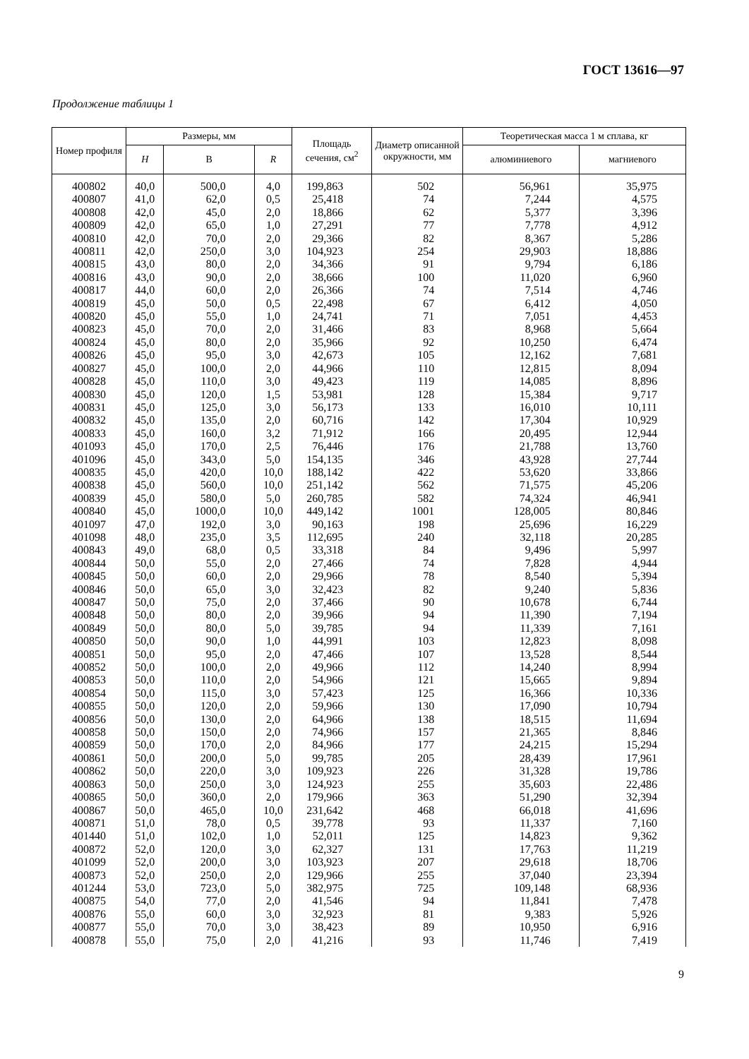ГОСТ 13616—97
Продолжение таблицы 1
| Номер профиля | Размеры, мм | | | Площадь сечения, см<sup>2</sup> | Диаметр описанной окружности, мм | Теоретическая масса 1 м сплава, кг | |
| --- | --- | --- | --- | --- | --- | --- | --- |
| | H | B | R | | | алюминиевого | магниевого |
| 400802 | 40,0 | 500,0 | 4,0 | 199,863 | 502 | 56,961 | 35,975 |
| 400807 | 41,0 | 62,0 | 0,5 | 25,418 | 74 | 7,244 | 4,575 |
| 400808 | 42,0 | 45,0 | 2,0 | 18,866 | 62 | 5,377 | 3,396 |
| 400809 | 42,0 | 65,0 | 1,0 | 27,291 | 77 | 7,778 | 4,912 |
| 400810 | 42,0 | 70,0 | 2,0 | 29,366 | 82 | 8,367 | 5,286 |
| 400811 | 42,0 | 250,0 | 3,0 | 104,923 | 254 | 29,903 | 18,886 |
| 400815 | 43,0 | 80,0 | 2,0 | 34,366 | 91 | 9,794 | 6,186 |
| 400816 | 43,0 | 90,0 | 2,0 | 38,666 | 100 | 11,020 | 6,960 |
| 400817 | 44,0 | 60,0 | 2,0 | 26,366 | 74 | 7,514 | 4,746 |
| 400819 | 45,0 | 50,0 | 0,5 | 22,498 | 67 | 6,412 | 4,050 |
| 400820 | 45,0 | 55,0 | 1,0 | 24,741 | 71 | 7,051 | 4,453 |
| 400823 | 45,0 | 70,0 | 2,0 | 31,466 | 83 | 8,968 | 5,664 |
| 400824 | 45,0 | 80,0 | 2,0 | 35,966 | 92 | 10,250 | 6,474 |
| 400826 | 45,0 | 95,0 | 3,0 | 42,673 | 105 | 12,162 | 7,681 |
| 400827 | 45,0 | 100,0 | 2,0 | 44,966 | 110 | 12,815 | 8,094 |
| 400828 | 45,0 | 110,0 | 3,0 | 49,423 | 119 | 14,085 | 8,896 |
| 400830 | 45,0 | 120,0 | 1,5 | 53,981 | 128 | 15,384 | 9,717 |
| 400831 | 45,0 | 125,0 | 3,0 | 56,173 | 133 | 16,010 | 10,111 |
| 400832 | 45,0 | 135,0 | 2,0 | 60,716 | 142 | 17,304 | 10,929 |
| 400833 | 45,0 | 160,0 | 3,2 | 71,912 | 166 | 20,495 | 12,944 |
| 401093 | 45,0 | 170,0 | 2,5 | 76,446 | 176 | 21,788 | 13,760 |
| 401096 | 45,0 | 343,0 | 5,0 | 154,135 | 346 | 43,928 | 27,744 |
| 400835 | 45,0 | 420,0 | 10,0 | 188,142 | 422 | 53,620 | 33,866 |
| 400838 | 45,0 | 560,0 | 10,0 | 251,142 | 562 | 71,575 | 45,206 |
| 400839 | 45,0 | 580,0 | 5,0 | 260,785 | 582 | 74,324 | 46,941 |
| 400840 | 45,0 | 1000,0 | 10,0 | 449,142 | 1001 | 128,005 | 80,846 |
| 401097 | 47,0 | 192,0 | 3,0 | 90,163 | 198 | 25,696 | 16,229 |
| 401098 | 48,0 | 235,0 | 3,5 | 112,695 | 240 | 32,118 | 20,285 |
| 400843 | 49,0 | 68,0 | 0,5 | 33,318 | 84 | 9,496 | 5,997 |
| 400844 | 50,0 | 55,0 | 2,0 | 27,466 | 74 | 7,828 | 4,944 |
| 400845 | 50,0 | 60,0 | 2,0 | 29,966 | 78 | 8,540 | 5,394 |
| 400846 | 50,0 | 65,0 | 3,0 | 32,423 | 82 | 9,240 | 5,836 |
| 400847 | 50,0 | 75,0 | 2,0 | 37,466 | 90 | 10,678 | 6,744 |
| 400848 | 50,0 | 80,0 | 2,0 | 39,966 | 94 | 11,390 | 7,194 |
| 400849 | 50,0 | 80,0 | 5,0 | 39,785 | 94 | 11,339 | 7,161 |
| 400850 | 50,0 | 90,0 | 1,0 | 44,991 | 103 | 12,823 | 8,098 |
| 400851 | 50,0 | 95,0 | 2,0 | 47,466 | 107 | 13,528 | 8,544 |
| 400852 | 50,0 | 100,0 | 2,0 | 49,966 | 112 | 14,240 | 8,994 |
| 400853 | 50,0 | 110,0 | 2,0 | 54,966 | 121 | 15,665 | 9,894 |
| 400854 | 50,0 | 115,0 | 3,0 | 57,423 | 125 | 16,366 | 10,336 |
| 400855 | 50,0 | 120,0 | 2,0 | 59,966 | 130 | 17,090 | 10,794 |
| 400856 | 50,0 | 130,0 | 2,0 | 64,966 | 138 | 18,515 | 11,694 |
| 400858 | 50,0 | 150,0 | 2,0 | 74,966 | 157 | 21,365 | 8,846 |
| 400859 | 50,0 | 170,0 | 2,0 | 84,966 | 177 | 24,215 | 15,294 |
| 400861 | 50,0 | 200,0 | 5,0 | 99,785 | 205 | 28,439 | 17,961 |
| 400862 | 50,0 | 220,0 | 3,0 | 109,923 | 226 | 31,328 | 19,786 |
| 400863 | 50,0 | 250,0 | 3,0 | 124,923 | 255 | 35,603 | 22,486 |
| 400865 | 50,0 | 360,0 | 2,0 | 179,966 | 363 | 51,290 | 32,394 |
| 400867 | 50,0 | 465,0 | 10,0 | 231,642 | 468 | 66,018 | 41,696 |
| 400871 | 51,0 | 78,0 | 0,5 | 39,778 | 93 | 11,337 | 7,160 |
| 401440 | 51,0 | 102,0 | 1,0 | 52,011 | 125 | 14,823 | 9,362 |
| 400872 | 52,0 | 120,0 | 3,0 | 62,327 | 131 | 17,763 | 11,219 |
| 401099 | 52,0 | 200,0 | 3,0 | 103,923 | 207 | 29,618 | 18,706 |
| 400873 | 52,0 | 250,0 | 2,0 | 129,966 | 255 | 37,040 | 23,394 |
| 401244 | 53,0 | 723,0 | 5,0 | 382,975 | 725 | 109,148 | 68,936 |
| 400875 | 54,0 | 77,0 | 2,0 | 41,546 | 94 | 11,841 | 7,478 |
| 400876 | 55,0 | 60,0 | 3,0 | 32,923 | 81 | 9,383 | 5,926 |
| 400877 | 55,0 | 70,0 | 3,0 | 38,423 | 89 | 10,950 | 6,916 |
| 400878 | 55,0 | 75,0 | 2,0 | 41,216 | 93 | 11,746 | 7,419 |
9